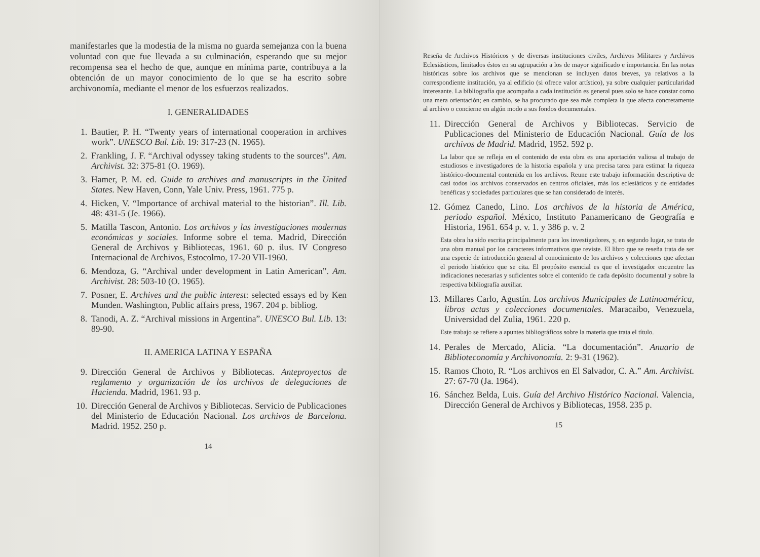manifestarles que la modestia de la misma no guarda semejanza con la buena voluntad con que fue llevada a su culminación, esperando que su mejor recompensa sea el hecho de que, aunque en mínima parte, contribuya a la obtención de un mayor conocimiento de lo que se ha escrito sobre archivonomía, mediante el menor de los esfuerzos realizados.
I. GENERALIDADES
1. Bautier, P. H. “Twenty years of international cooperation in archives work”. UNESCO Bul. Lib. 19: 317-23 (N. 1965).
2. Frankling, J. F. “Archival odyssey taking students to the sources”. Am. Archivist. 32: 375-81 (O. 1969).
3. Hamer, P. M. ed. Guide to archives and manuscripts in the United States. New Haven, Conn, Yale Univ. Press, 1961. 775 p.
4. Hicken, V. “Importance of archival material to the historian”. Ill. Lib. 48: 431-5 (Je. 1966).
5. Matilla Tascon, Antonio. Los archivos y las investigaciones modernas económicas y sociales. Informe sobre el tema. Madrid, Dirección General de Archivos y Bibliotecas, 1961. 60 p. ilus. IV Congreso Internacional de Archivos, Estocolmo, 17-20 VII-1960.
6. Mendoza, G. “Archival under development in Latin American”. Am. Archivist. 28: 503-10 (O. 1965).
7. Posner, E. Archives and the public interest: selected essays ed by Ken Munden. Washington, Public affairs press, 1967. 204 p. bibliog.
8. Tanodi, A. Z. “Archival missions in Argentina”. UNESCO Bul. Lib. 13: 89-90.
II. AMERICA LATINA Y ESPAÑA
9. Dirección General de Archivos y Bibliotecas. Anteproyectos de reglamento y organización de los archivos de delegaciones de Hacienda. Madrid, 1961. 93 p.
10. Dirección General de Archivos y Bibliotecas. Servicio de Publicaciones del Ministerio de Educación Nacional. Los archivos de Barcelona. Madrid. 1952. 250 p.
14
Reseña de Archivos Históricos y de diversas instituciones civiles, Archivos Militares y Archivos Eclesiásticos, limitados éstos en su agrupación a los de mayor significado e importancia. En las notas históricas sobre los archivos que se mencionan se incluyen datos breves, ya relativos a la correspondiente institución, ya al edificio (si ofrece valor artístico), ya sobre cualquier particularidad interesante. La bibliografía que acompaña a cada institución es general pues solo se hace constar como una mera orientación; en cambio, se ha procurado que sea más completa la que afecta concretamente al archivo o concierne en algún modo a sus fondos documentales.
11. Dirección General de Archivos y Bibliotecas. Servicio de Publicaciones del Ministerio de Educación Nacional. Guía de los archivos de Madrid. Madrid, 1952. 592 p.
La labor que se refleja en el contenido de esta obra es una aportación valiosa al trabajo de estudiosos e investigadores de la historia española y una precisa tarea para estimar la riqueza histórico-documental contenida en los archivos. Reune este trabajo información descriptiva de casi todos los archivos conservados en centros oficiales, más los eclesiáticos y de entidades benéficas y sociedades particulares que se han considerado de interés.
12. Gómez Canedo, Lino. Los archivos de la historia de América, periodo español. México, Instituto Panamericano de Geografía e Historia, 1961. 654 p. v. 1. y 386 p. v. 2
Esta obra ha sido escrita principalmente para los investigadores, y, en segundo lugar, se trata de una obra manual por los caracteres informativos que reviste. El libro que se reseña trata de ser una especie de introducción general al conocimiento de los archivos y colecciones que afectan el periodo histórico que se cita. El propósito esencial es que el investigador encuentre las indicaciones necesarias y suficientes sobre el contenido de cada depósito documental y sobre la respectiva bibliografía auxiliar.
13. Millares Carlo, Agustín. Los archivos Municipales de Latinoamérica, libros actas y colecciones documentales. Maracaibo, Venezuela, Universidad del Zulia, 1961. 220 p.
Este trabajo se refiere a apuntes bibliográficos sobre la materia que trata el título.
14. Perales de Mercado, Alicia. “La documentación”. Anuario de Biblioteconomía y Archivonomía. 2: 9-31 (1962).
15. Ramos Choto, R. “Los archivos en El Salvador, C. A.” Am. Archivist. 27: 67-70 (Ja. 1964).
16. Sánchez Belda, Luis. Guía del Archivo Histórico Nacional. Valencia, Dirección General de Archivos y Bibliotecas, 1958. 235 p.
15